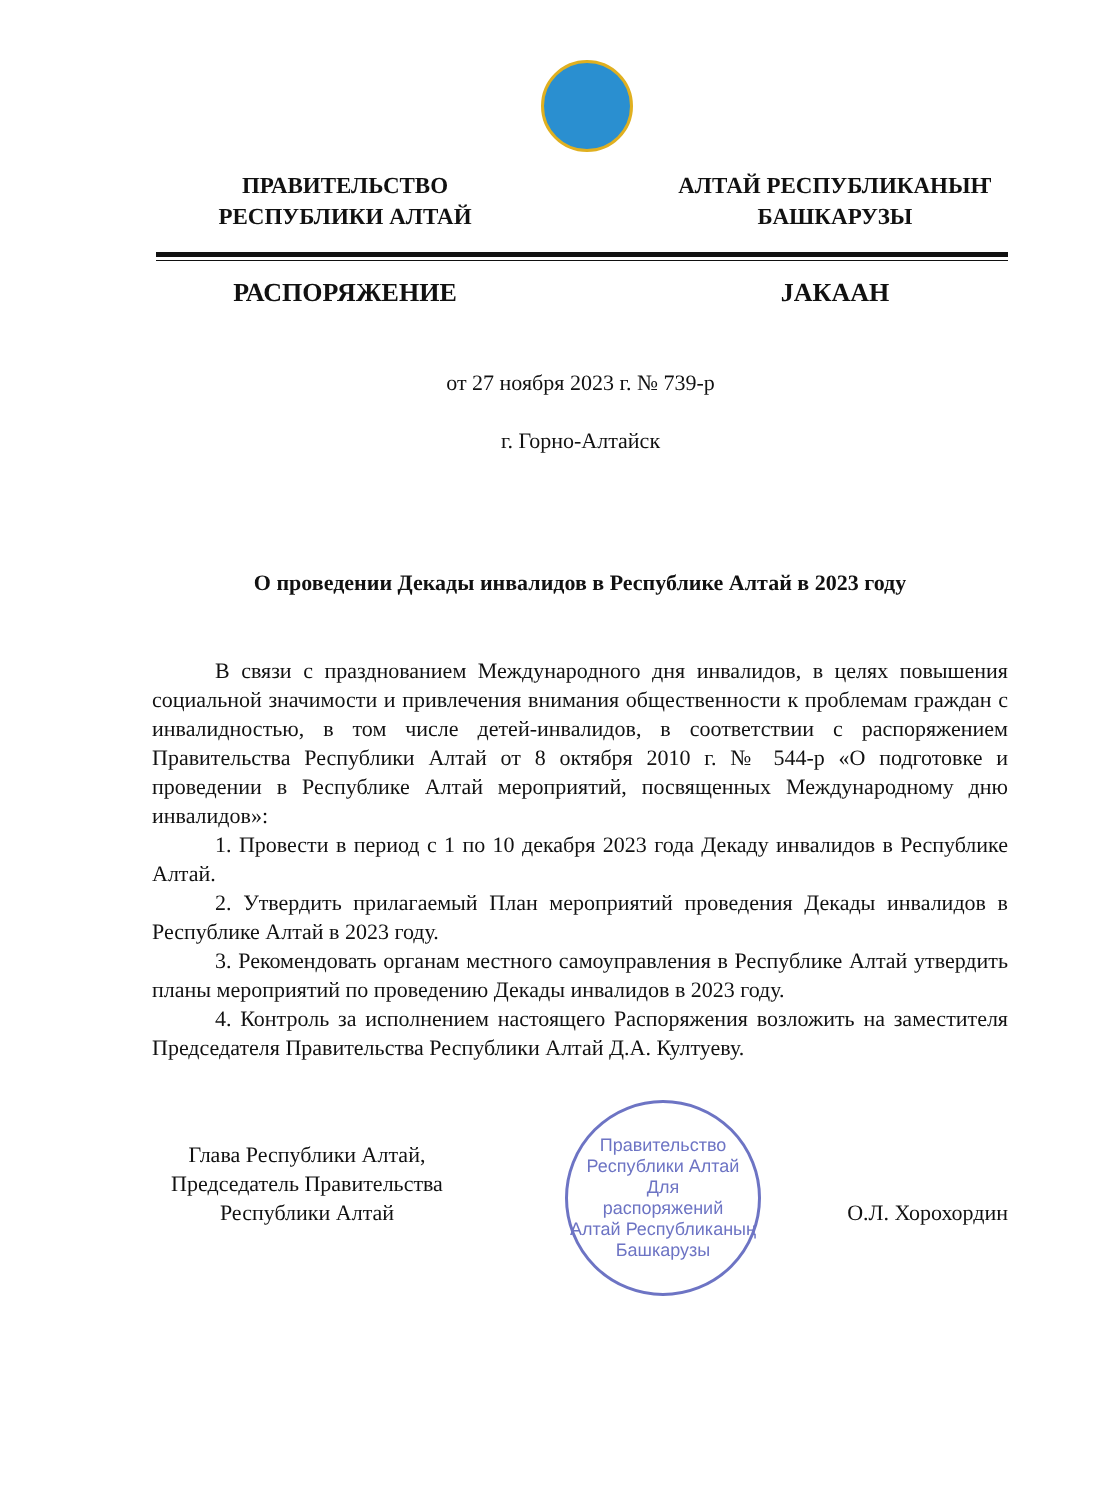ПРАВИТЕЛЬСТВО
РЕСПУБЛИКИ АЛТАЙ
АЛТАЙ РЕСПУБЛИКАНЫҤ
БАШКАРУЗЫ
РАСПОРЯЖЕНИЕ JАКААН
от 27 ноября 2023 г. № 739-р
г. Горно-Алтайск
О проведении Декады инвалидов в Республике Алтай в 2023 году
В связи с празднованием Международного дня инвалидов, в целях повышения социальной значимости и привлечения внимания общественности к проблемам граждан с инвалидностью, в том числе детей-инвалидов, в соответствии с распоряжением Правительства Республики Алтай от 8 октября 2010 г. № 544-р «О подготовке и проведении в Республике Алтай мероприятий, посвященных Международному дню инвалидов»:
1. Провести в период с 1 по 10 декабря 2023 года Декаду инвалидов в Республике Алтай.
2. Утвердить прилагаемый План мероприятий проведения Декады инвалидов в Республике Алтай в 2023 году.
3. Рекомендовать органам местного самоуправления в Республике Алтай утвердить планы мероприятий по проведению Декады инвалидов в 2023 году.
4. Контроль за исполнением настоящего Распоряжения возложить на заместителя Председателя Правительства Республики Алтай Д.А. Култуеву.
Правительство Республики Алтай
Для
распоряжений
Алтай Республиканың Башкарузы
Глава Республики Алтай,
Председатель Правительства
Республики Алтай
О.Л. Хорохордин